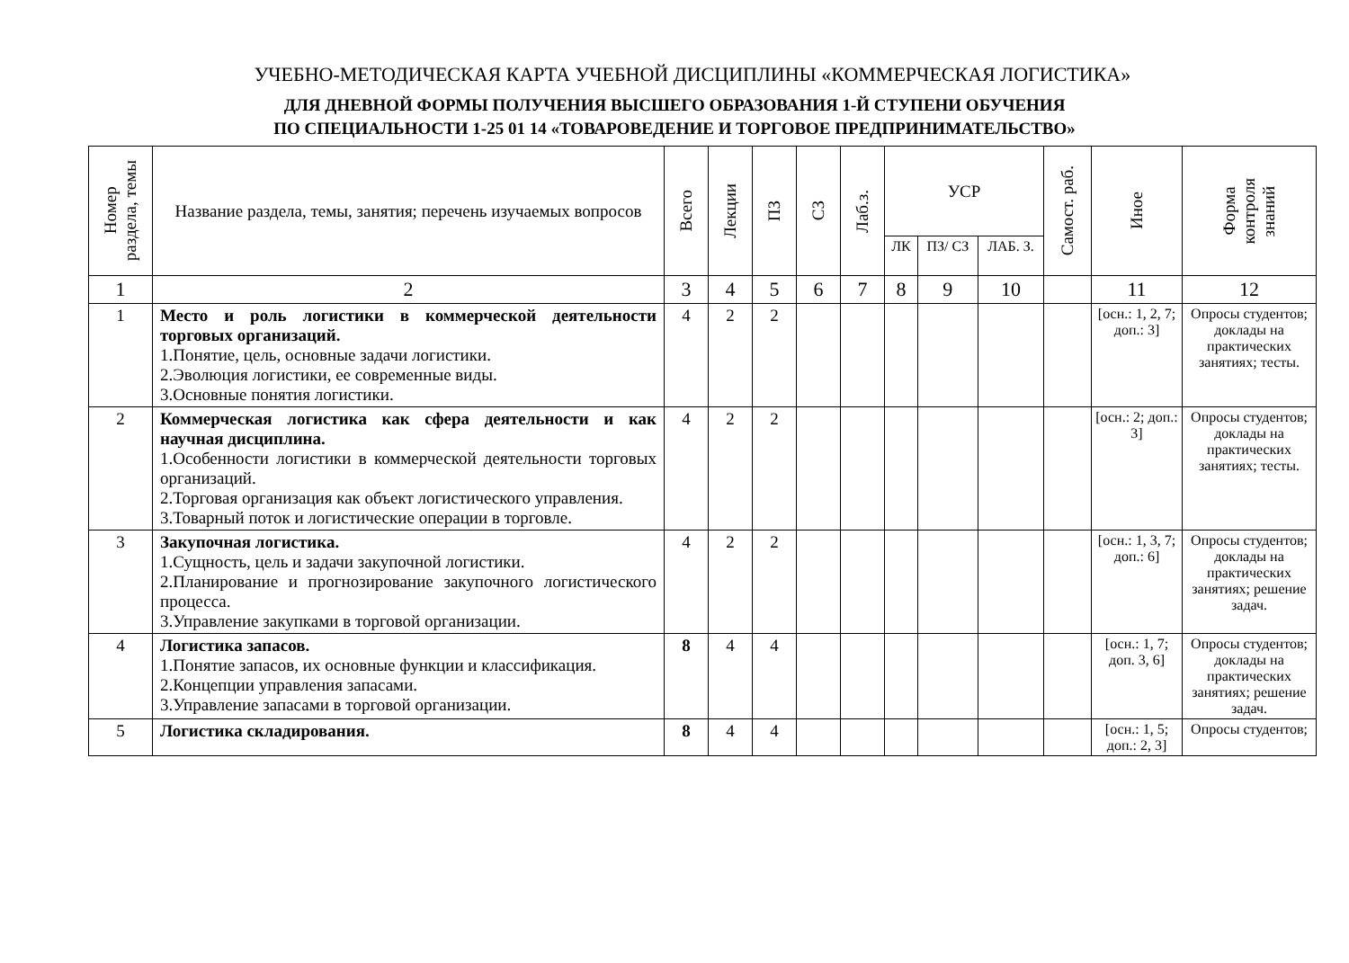УЧЕБНО-МЕТОДИЧЕСКАЯ КАРТА УЧЕБНОЙ ДИСЦИПЛИНЫ «КОММЕРЧЕСКАЯ ЛОГИСТИКА»
ДЛЯ ДНЕВНОЙ ФОРМЫ ПОЛУЧЕНИЯ ВЫСШЕГО ОБРАЗОВАНИЯ 1-Й СТУПЕНИ ОБУЧЕНИЯ
ПО СПЕЦИАЛЬНОСТИ 1-25 01 14 «ТОВАРОВЕДЕНИЕ И ТОРГОВОЕ ПРЕДПРИНИМАТЕЛЬСТВО»
| Номер раздела, темы | Название раздела, темы, занятия; перечень изучаемых вопросов | Всего | Лекции | ПЗ | СЗ | Лаб.з. | УСР | | | Самост. раб. | Иное | Форма контроля знаний |
| --- | --- | --- | --- | --- | --- | --- | --- | --- | --- | --- | --- | --- |
| | | | | | | | ЛК | ПЗ/ СЗ | ЛАБ. З. | | | |
| 1 | 2 | 3 | 4 | 5 | 6 | 7 | 8 | 9 | 10 | | 11 | 12 |
| 1 | Место и роль логистики в коммерческой деятельности торговых организаций. 1.Понятие, цель, основные задачи логистики. 2.Эволюция логистики, ее современные виды. 3.Основные понятия логистики. | 4 | 2 | 2 | | | | | | | [осн.: 1, 2, 7; доп.: 3] | Опросы студентов; доклады на практических занятиях; тесты. |
| 2 | Коммерческая логистика как сфера деятельности и как научная дисциплина. 1.Особенности логистики в коммерческой деятельности торговых организаций. 2.Торговая организация как объект логистического управления. 3.Товарный поток и логистические операции в торговле. | 4 | 2 | 2 | | | | | | | [осн.: 2; доп.: 3] | Опросы студентов; доклады на практических занятиях; тесты. |
| 3 | Закупочная логистика. 1.Сущность, цель и задачи закупочной логистики. 2.Планирование и прогнозирование закупочного логистического процесса. 3.Управление закупками в торговой организации. | 4 | 2 | 2 | | | | | | | [осн.: 1, 3, 7; доп.: 6] | Опросы студентов; доклады на практических занятиях; решение задач. |
| 4 | Логистика запасов. 1.Понятие запасов, их основные функции и классификация. 2.Концепции управления запасами. 3.Управление запасами в торговой организации. | 8 | 4 | 4 | | | | | | | [осн.: 1, 7; доп. 3, 6] | Опросы студентов; доклады на практических занятиях; решение задач. |
| 5 | Логистика складирования. | 8 | 4 | 4 | | | | | | | [осн.: 1, 5; доп.: 2, 3] | Опросы студентов; |